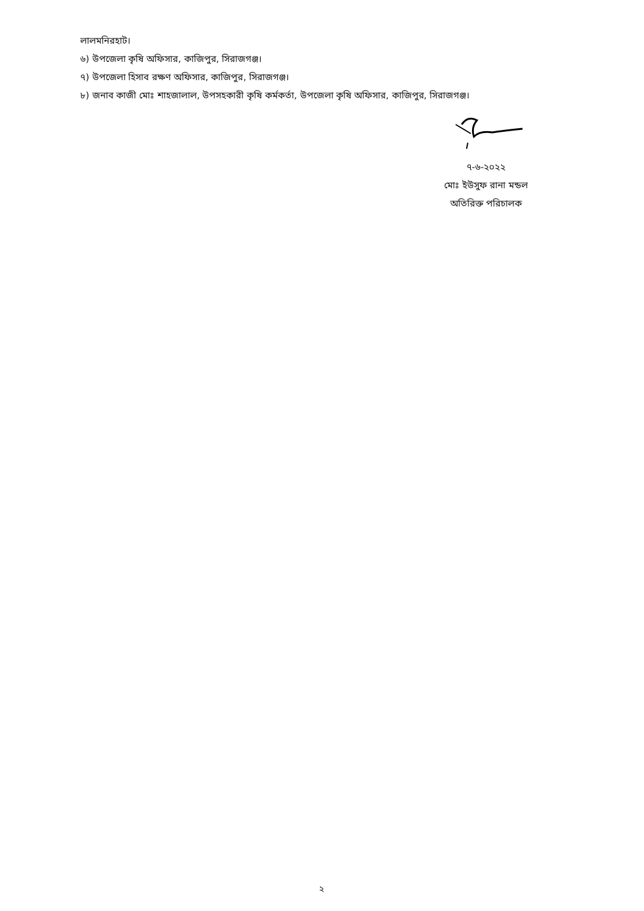লালমনিরহাট।
৬) উপজেলা কৃষি অফিসার, কাজিপুর, সিরাজগঞ্জ।
৭) উপজেলা হিসাব রক্ষণ অফিসার, কাজিপুর, সিরাজগঞ্জ।
৮) জনাব কাজী মোঃ শাহজালাল, উপসহকারী কৃষি কর্মকর্তা, উপজেলা কৃষি অফিসার, কাজিপুর, সিরাজগঞ্জ।
৭-৬-২০২২
মোঃ ইউসুফ রানা মন্ডল
অতিরিক্ত পরিচালক
২